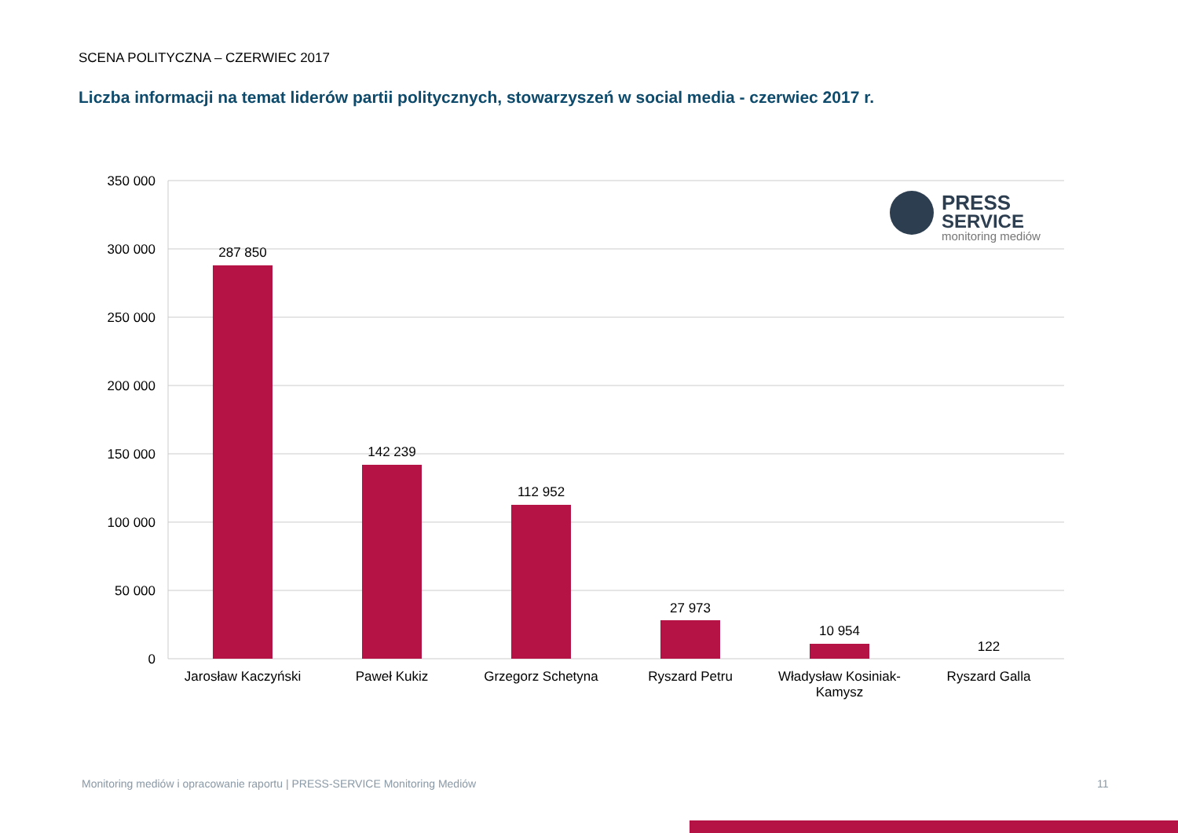SCENA POLITYCZNA – CZERWIEC 2017
Liczba informacji na temat liderów partii politycznych, stowarzyszeń w social media - czerwiec 2017 r.
350 000
300 000
250 000
200 000
150 000
100 000
50 000
0
287 850
142 239
112 952
27 973
10 954
122
Jarosław Kaczyński
Paweł Kukiz
Grzegorz Schetyna
Ryszard Petru
Władysław Kosiniak-
Kamysz
Ryszard Galla
PRESS
SERVICE
monitoring mediów
Monitoring mediów i opracowanie raportu | PRESS-SERVICE Monitoring Mediów
11